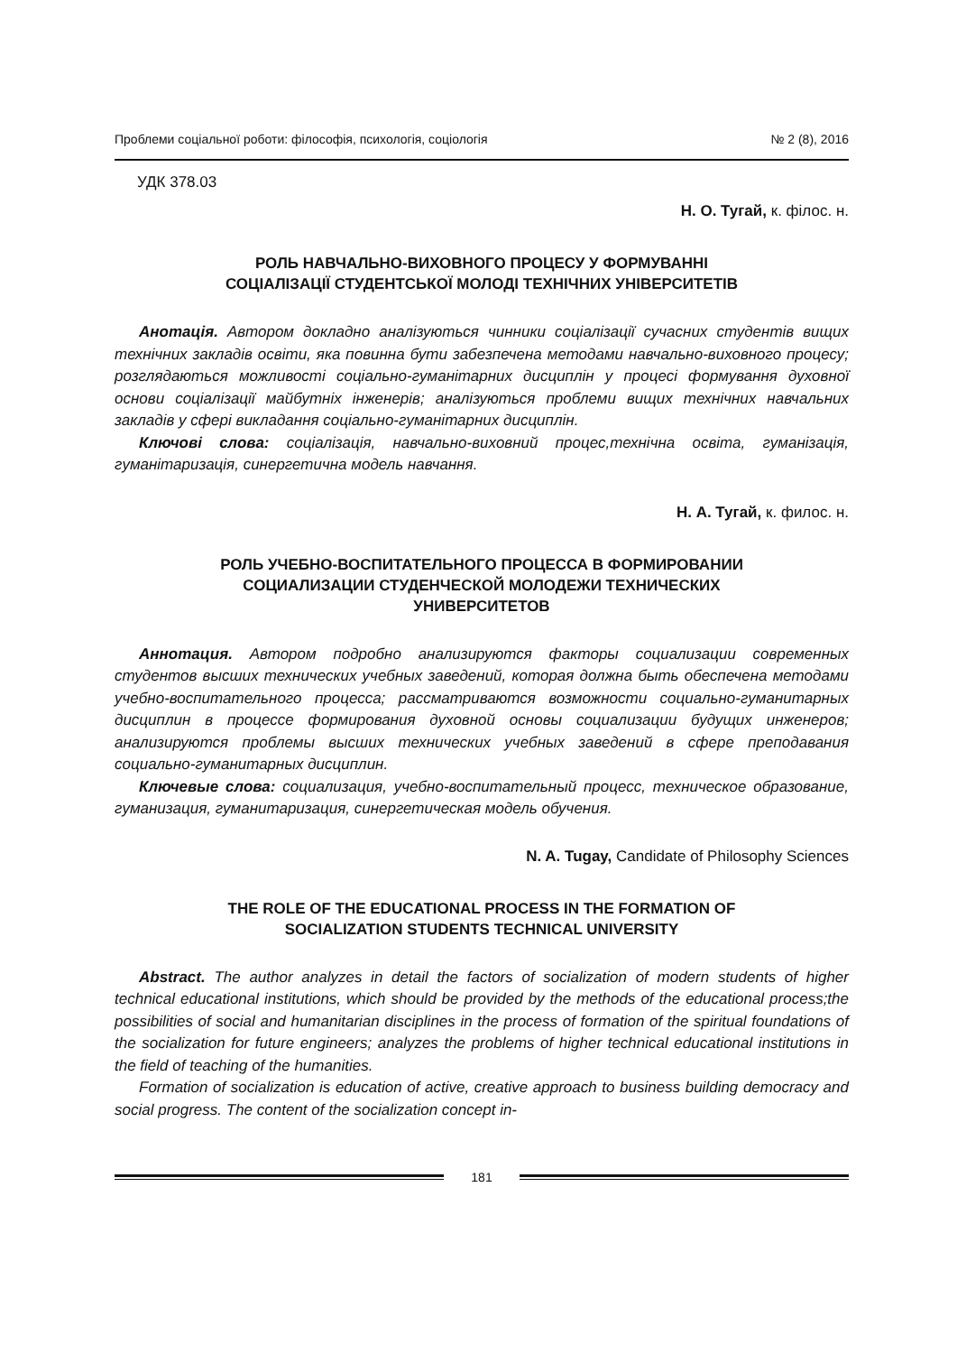Проблеми соціальної роботи: філософія, психологія, соціологія № 2 (8), 2016
УДК 378.03
Н. О. Тугай, к. філос. н.
РОЛЬ НАВЧАЛЬНО-ВИХОВНОГО ПРОЦЕСУ У ФОРМУВАННІ
СОЦІАЛІЗАЦІЇ СТУДЕНТСЬКОЇ МОЛОДІ ТЕХНІЧНИХ УНІВЕРСИТЕТІВ
Анотація. Автором докладно аналізуються чинники соціалізації сучасних студентів вищих технічних закладів освіти, яка повинна бути забезпечена методами навчально-виховного процесу; розглядаються можливості соціально-гуманітарних дисциплін у процесі формування духовної основи соціалізації майбутніх інженерів; аналізуються проблеми вищих технічних навчальних закладів у сфері викладання соціально-гуманітарних дисциплін.
Ключові слова: соціалізація, навчально-виховний процес,технічна освіта, гуманізація, гуманітаризація, синергетична модель навчання.
Н. А. Тугай, к. филос. н.
РОЛЬ УЧЕБНО-ВОСПИТАТЕЛЬНОГО ПРОЦЕССА В ФОРМИРОВАНИИ
СОЦИАЛИЗАЦИИ СТУДЕНЧЕСКОЙ МОЛОДЕЖИ ТЕХНИЧЕСКИХ
УНИВЕРСИТЕТОВ
Аннотация. Автором подробно анализируются факторы социализации современных студентов высших технических учебных заведений, которая должна быть обеспечена методами учебно-воспитательного процесса; рассматриваются возможности социально-гуманитарных дисциплин в процессе формирования духовной основы социализации будущих инженеров; анализируются проблемы высших технических учебных заведений в сфере преподавания социально-гуманитарных дисциплин.
Ключевые слова: социализация, учебно-воспитательный процесс, техническое образование, гуманизация, гуманитаризация, синергетическая модель обучения.
N. A. Tugay, Candidate of Philosophy Sciences
THE ROLE OF THE EDUCATIONAL PROCESS IN THE FORMATION OF
SOCIALIZATION STUDENTS TECHNICAL UNIVERSITY
Abstract. The author analyzes in detail the factors of socialization of modern students of higher technical educational institutions, which should be provided by the methods of the educational process;the possibilities of social and humanitarian disciplines in the process of formation of the spiritual foundations of the socialization for future engineers; analyzes the problems of higher technical educational institutions in the field of teaching of the humanities.
Formation of socialization is education of active, creative approach to business building democracy and social progress. The content of the socialization concept in-
181